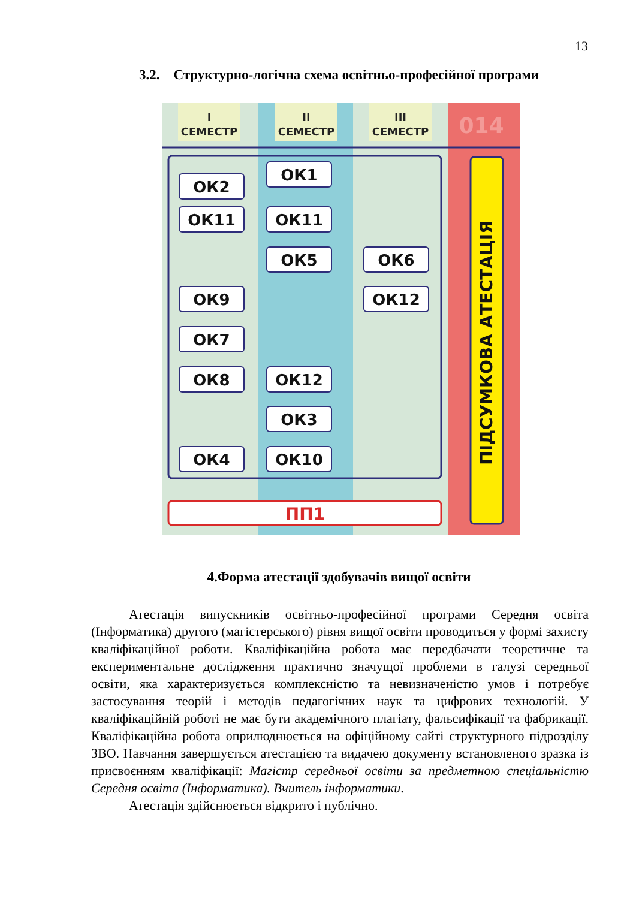13
3.2. Структурно-логічна схема освітньо-професійної програми
I
СЕМЕСТР
II
СЕМЕСТР
III
СЕМЕСТР
014
ОК2
ОК1
ОК11
ОК11
ОК5
ОК6
ОК9
ОК12
ОК7
ОК8
ОК12
ОК3
ОК4
ОК10
ПП1
ПІДСУМКОВА АТЕСТАЦІЯ
4.Форма атестації здобувачів вищої освіти
Атестація випускників освітньо-професійної програми Середня освіта (Інформатика) другого (магістерського) рівня вищої освіти проводиться у формі захисту кваліфікаційної роботи. Кваліфікаційна робота має передбачати теоретичне та експериментальне дослідження практично значущої проблеми в галузі середньої освіти, яка характеризується комплексністю та невизначеністю умов і потребує застосування теорій і методів педагогічних наук та цифрових технологій. У кваліфікаційній роботі не має бути академічного плагіату, фальсифікації та фабрикації. Кваліфікаційна робота оприлюднюється на офіційному сайті структурного підрозділу ЗВО. Навчання завершується атестацією та видачею документу встановленого зразка із присвоєнням кваліфікації: Магістр середньої освіти за предметною спеціальністю Середня освіта (Інформатика). Вчитель інформатики.
Атестація здійснюється відкрито і публічно.